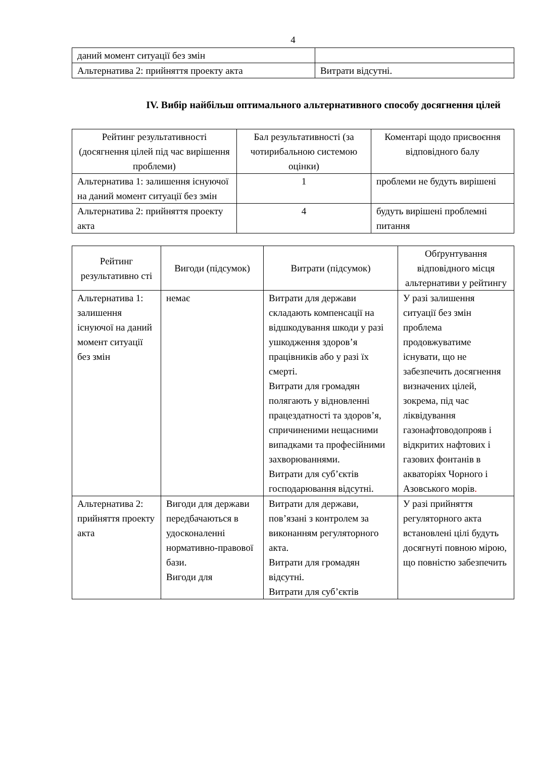4
| даний момент ситуації без змін | |
| Альтернатива 2: прийняття проекту акта | Витрати відсутні. |
IV. Вибір найбільш оптимального альтернативного способу досягнення цілей
| Рейтинг результативності (досягнення цілей під час вирішення проблеми) | Бал результативності (за чотирибальною системою оцінки) | Коментарі щодо присвоєння відповідного балу |
| --- | --- | --- |
| Альтернатива 1: залишення існуючої на даний момент ситуації без змін | 1 | проблеми не будуть вирішені |
| Альтернатива 2: прийняття проекту акта | 4 | будуть вирішені проблемні питання |
| Рейтинг результативно сті | Вигоди (підсумок) | Витрати (підсумок) | Обґрунтування відповідного місця альтернативи у рейтингу |
| --- | --- | --- | --- |
| Альтернатива 1: залишення існуючої на даний момент ситуації без змін | немає | Витрати для держави складають компенсації на відшкодування шкоди у разі ушкодження здоров’я працівників або у разі їх смерті. Витрати для громадян полягають у відновленні працездатності та здоров’я, спричиненими нещасними випадками та професійними захворюваннями. Витрати для суб’єктів господарювання відсутні. | У разі залишення ситуації без змін проблема продовжуватиме існувати, що не забезпечить досягнення визначених цілей, зокрема, під час ліквідування газонафтоводопрояв і відкритих нафтових і газових фонтанів в акваторіях Чорного і Азовського морів . |
| Альтернатива 2: прийняття проекту акта | Вигоди для держави передбачаються в удосконаленні нормативно-правової бази. Вигоди для | Витрати для держави, пов’язані з контролем за виконанням регуляторного акта. Витрати для громадян відсутні. Витрати для суб’єктів | У разі прийняття регуляторного акта встановлені цілі будуть досягнуті повною мірою, що повністю забезпечить |